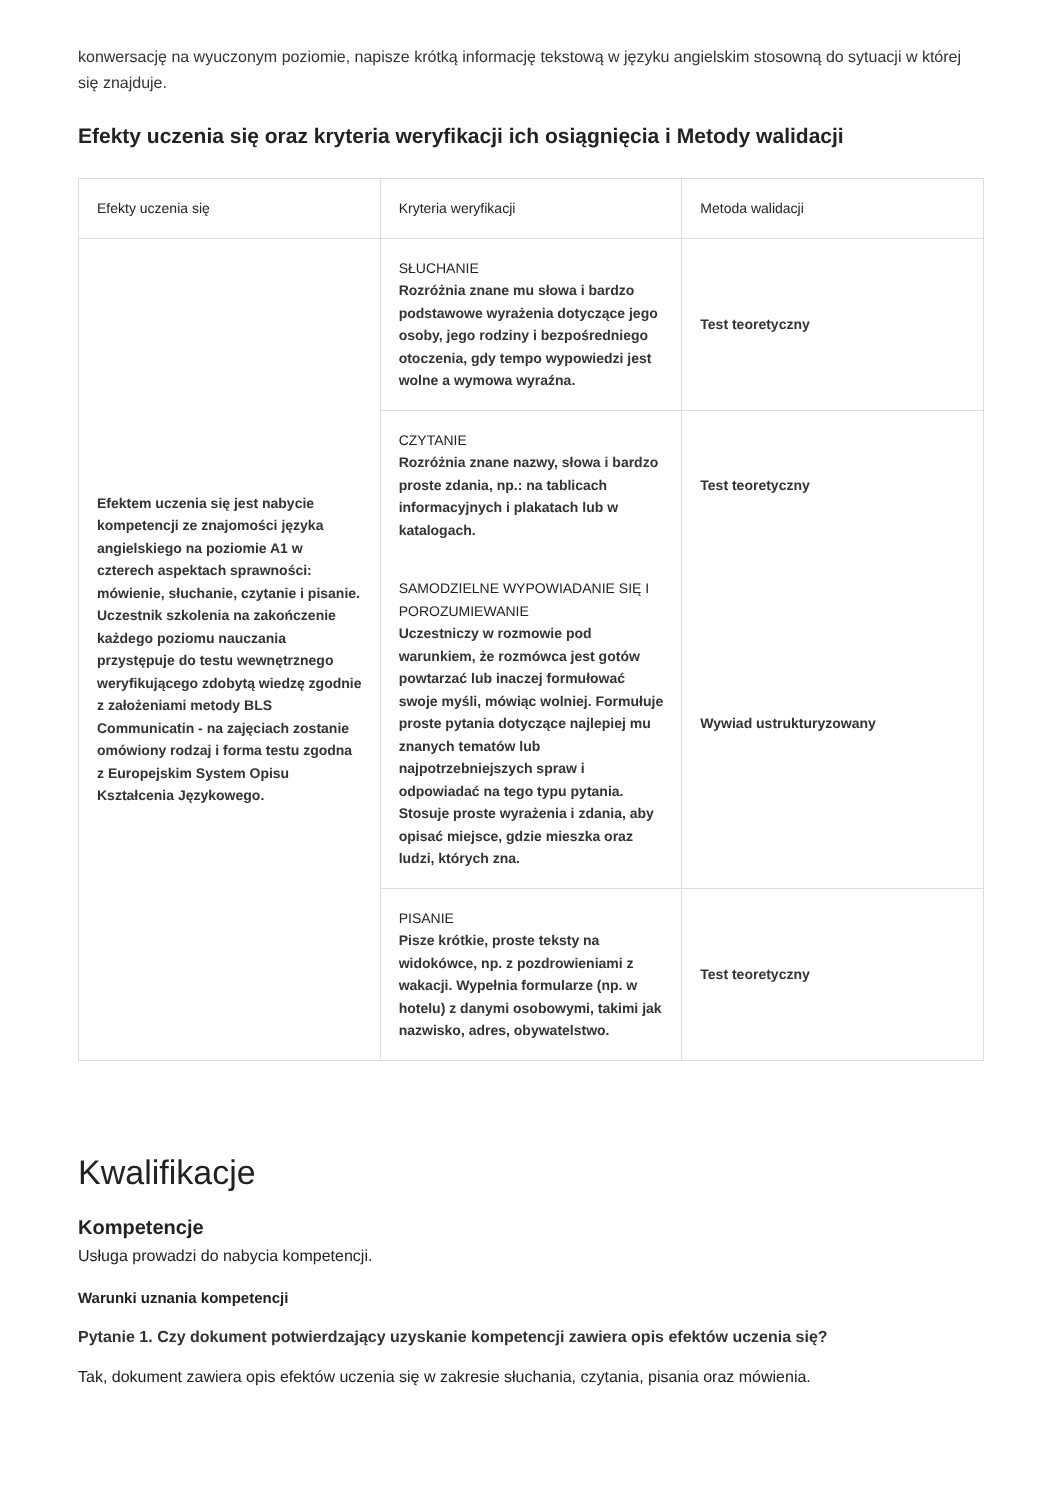konwersację na wyuczonym poziomie, napisze krótką informację tekstową w języku angielskim stosowną do sytuacji w której się znajduje.
Efekty uczenia się oraz kryteria weryfikacji ich osiągnięcia i Metody walidacji
| Efekty uczenia się | Kryteria weryfikacji | Metoda walidacji |
| --- | --- | --- |
| Efektem uczenia się jest nabycie kompetencji ze znajomości języka angielskiego na poziomie A1 w czterech aspektach sprawności: mówienie, słuchanie, czytanie i pisanie. Uczestnik szkolenia na zakończenie każdego poziomu nauczania przystępuje do testu wewnętrznego weryfikującego zdobytą wiedzę zgodnie z założeniami metody BLS Communicatin - na zajęciach zostanie omówiony rodzaj i forma testu zgodna z Europejskim System Opisu Kształcenia Językowego. | SŁUCHANIE Rozróżnia znane mu słowa i bardzo podstawowe wyrażenia dotyczące jego osoby, jego rodziny i bezpośredniego otoczenia, gdy tempo wypowiedzi jest wolne a wymowa wyraźna. | Test teoretyczny |
| | CZYTANIE Rozróżnia znane nazwy, słowa i bardzo proste zdania, np.: na tablicach informacyjnych i plakatach lub w katalogach. | Test teoretyczny |
| | SAMODZIELNE WYPOWIADANIE SIĘ I POROZUMIEWANIE Uczestniczy w rozmowie pod warunkiem, że rozmówca jest gotów powtarzać lub inaczej formułować swoje myśli, mówiąc wolniej. Formułuje proste pytania dotyczące najlepiej mu znanych tematów lub najpotrzebniejszych spraw i odpowiadać na tego typu pytania. Stosuje proste wyrażenia i zdania, aby opisać miejsce, gdzie mieszka oraz ludzi, których zna. | Wywiad ustrukturyzowany |
| | PISANIE Pisze krótkie, proste teksty na widokówce, np. z pozdrowieniami z wakacji. Wypełnia formularze (np. w hotelu) z danymi osobowymi, takimi jak nazwisko, adres, obywatelstwo. | Test teoretyczny |
Kwalifikacje
Kompetencje
Usługa prowadzi do nabycia kompetencji.
Warunki uznania kompetencji
Pytanie 1. Czy dokument potwierdzający uzyskanie kompetencji zawiera opis efektów uczenia się?
Tak, dokument zawiera opis efektów uczenia się w zakresie słuchania, czytania, pisania oraz mówienia.